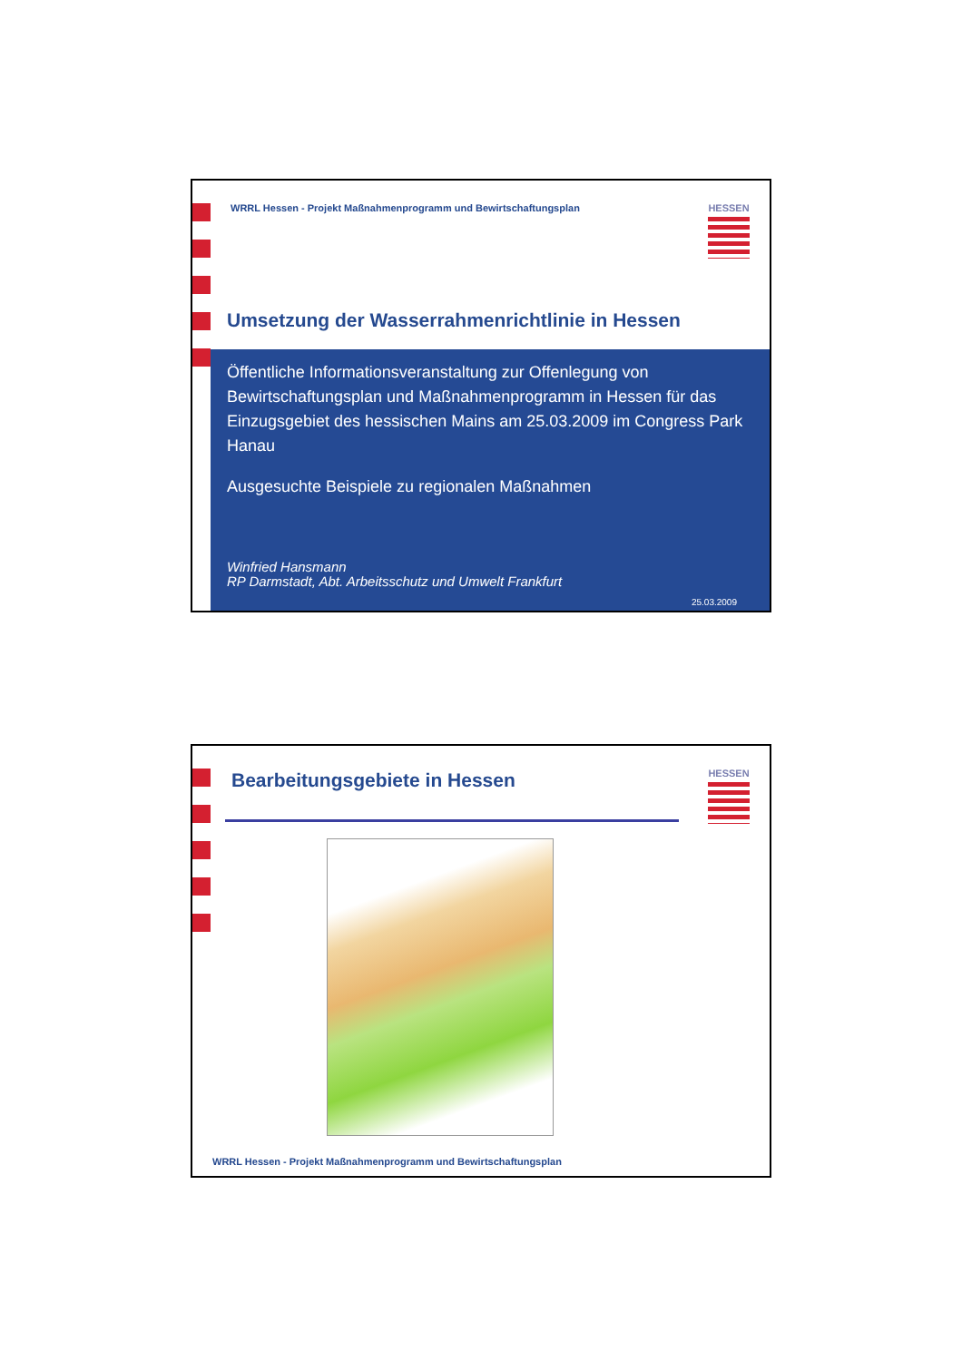WRRL Hessen - Projekt Maßnahmenprogramm und Bewirtschaftungsplan
HESSEN
Umsetzung der Wasserrahmenrichtlinie in Hessen
Öffentliche Informationsveranstaltung zur Offenlegung von Bewirtschaftungsplan und Maßnahmenprogramm in Hessen für das Einzugsgebiet des hessischen Mains am 25.03.2009 im Congress Park Hanau
Ausgesuchte Beispiele zu regionalen Maßnahmen
Winfried Hansmann
RP Darmstadt, Abt. Arbeitsschutz und Umwelt Frankfurt
25.03.2009
Bearbeitungsgebiete in Hessen HESSEN
WRRL Hessen - Projekt Maßnahmenprogramm und Bewirtschaftungsplan